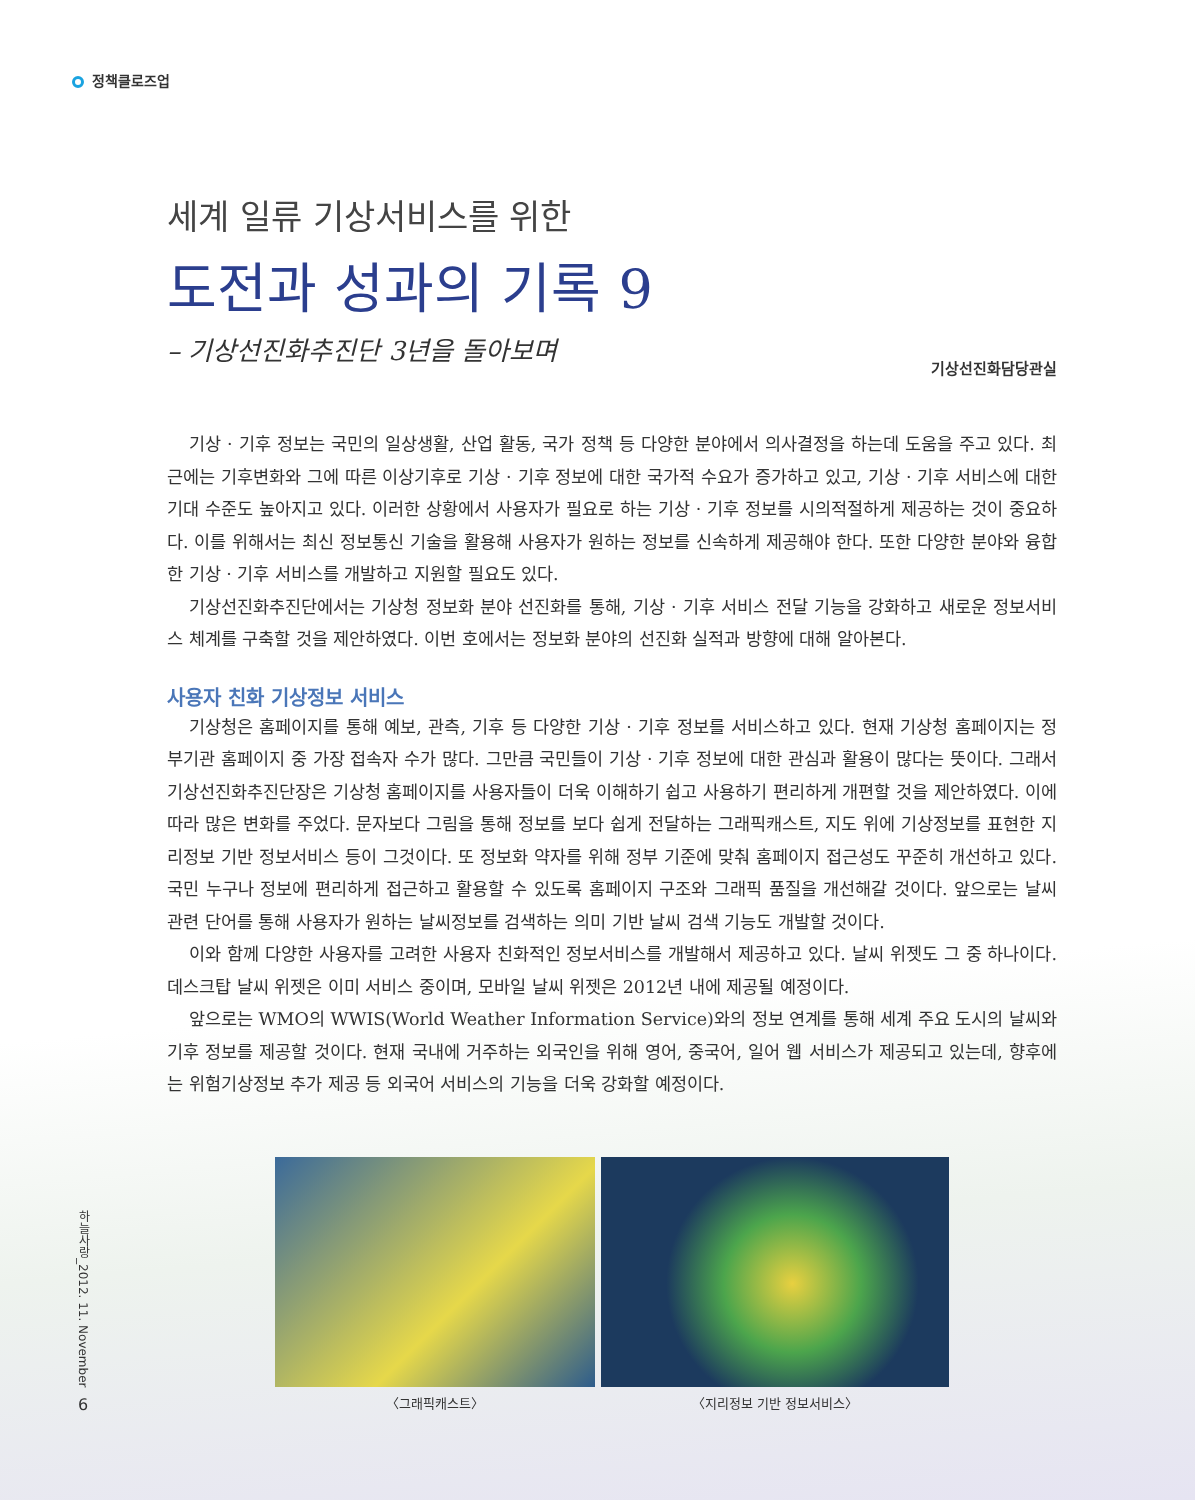정책클로즈업
세계 일류 기상서비스를 위한
도전과 성과의 기록 9
– 기상선진화추진단 3년을 돌아보며
기상선진화담당관실
기상 · 기후 정보는 국민의 일상생활, 산업 활동, 국가 정책 등 다양한 분야에서 의사결정을 하는데 도움을 주고 있다. 최근에는 기후변화와 그에 따른 이상기후로 기상 · 기후 정보에 대한 국가적 수요가 증가하고 있고, 기상 · 기후 서비스에 대한 기대 수준도 높아지고 있다. 이러한 상황에서 사용자가 필요로 하는 기상 · 기후 정보를 시의적절하게 제공하는 것이 중요하다. 이를 위해서는 최신 정보통신 기술을 활용해 사용자가 원하는 정보를 신속하게 제공해야 한다. 또한 다양한 분야와 융합한 기상 · 기후 서비스를 개발하고 지원할 필요도 있다.
기상선진화추진단에서는 기상청 정보화 분야 선진화를 통해, 기상 · 기후 서비스 전달 기능을 강화하고 새로운 정보서비스 체계를 구축할 것을 제안하였다. 이번 호에서는 정보화 분야의 선진화 실적과 방향에 대해 알아본다.
사용자 친화 기상정보 서비스
기상청은 홈페이지를 통해 예보, 관측, 기후 등 다양한 기상 · 기후 정보를 서비스하고 있다. 현재 기상청 홈페이지는 정부기관 홈페이지 중 가장 접속자 수가 많다. 그만큼 국민들이 기상 · 기후 정보에 대한 관심과 활용이 많다는 뜻이다. 그래서 기상선진화추진단장은 기상청 홈페이지를 사용자들이 더욱 이해하기 쉽고 사용하기 편리하게 개편할 것을 제안하였다. 이에 따라 많은 변화를 주었다. 문자보다 그림을 통해 정보를 보다 쉽게 전달하는 그래픽캐스트, 지도 위에 기상정보를 표현한 지리정보 기반 정보서비스 등이 그것이다. 또 정보화 약자를 위해 정부 기준에 맞춰 홈페이지 접근성도 꾸준히 개선하고 있다. 국민 누구나 정보에 편리하게 접근하고 활용할 수 있도록 홈페이지 구조와 그래픽 품질을 개선해갈 것이다. 앞으로는 날씨 관련 단어를 통해 사용자가 원하는 날씨정보를 검색하는 의미 기반 날씨 검색 기능도 개발할 것이다.
이와 함께 다양한 사용자를 고려한 사용자 친화적인 정보서비스를 개발해서 제공하고 있다. 날씨 위젯도 그 중 하나이다. 데스크탑 날씨 위젯은 이미 서비스 중이며, 모바일 날씨 위젯은 2012년 내에 제공될 예정이다.
앞으로는 WMO의 WWIS(World Weather Information Service)와의 정보 연계를 통해 세계 주요 도시의 날씨와 기후 정보를 제공할 것이다. 현재 국내에 거주하는 외국인을 위해 영어, 중국어, 일어 웹 서비스가 제공되고 있는데, 향후에는 위험기상정보 추가 제공 등 외국어 서비스의 기능을 더욱 강화할 예정이다.
〈그래픽캐스트〉 〈지리정보 기반 정보서비스〉
하늘사랑_2012. 11. November
6